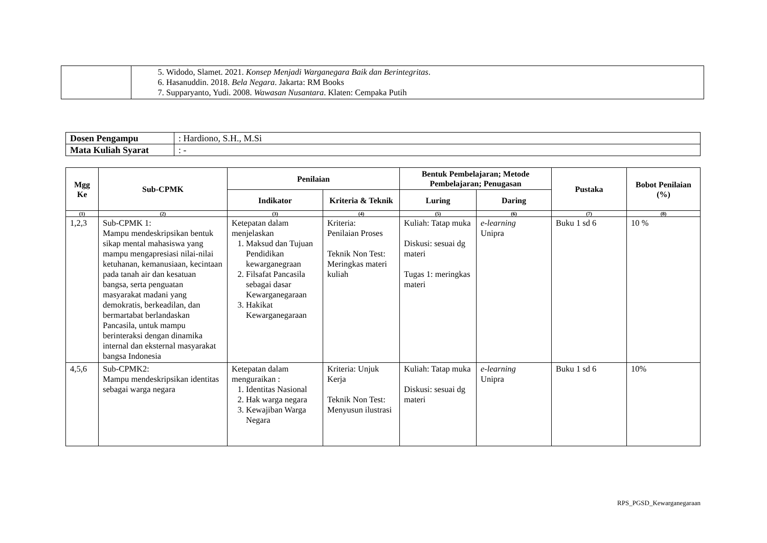| | 5. Widodo, Slamet. 2021. Konsep Menjadi Warganegara Baik dan Berintegritas . 6. Hasanuddin. 2018. Bela Negara . Jakarta: RM Books 7. Supparyanto, Yudi. 2008. Wawasan Nusantara . Klaten: Cempaka Putih |
| Dosen Pengampu | : Hardiono, S.H., M.Si |
| Mata Kuliah Syarat | : - |
| Mgg Ke | Sub-CPMK | Penilaian | | Bentuk Pembelajaran; Metode Pembelajaran; Penugasan | | Pustaka | Bobot Penilaian (%) |
| --- | --- | --- | --- | --- | --- | --- | --- |
| | | Indikator | Kriteria & Teknik | Luring | Daring | | |
| (1) | (2) | (3) | (4) | (5) | (6) | (7) | (8) |
| 1,2,3 | Sub-CPMK 1: Mampu mendeskripsikan bentuk sikap mental mahasiswa yang mampu mengapresiasi nilai-nilai ketuhanan, kemanusiaan, kecintaan pada tanah air dan kesatuan bangsa, serta penguatan masyarakat madani yang demokratis, berkeadilan, dan bermartabat berlandaskan Pancasila, untuk mampu berinteraksi dengan dinamika internal dan eksternal masyarakat bangsa Indonesia | Ketepatan dalam menjelaskan 1. Maksud dan Tujuan Pendidikan kewarganegraan 2. Filsafat Pancasila sebagai dasar Kewarganegaraan 3. Hakikat Kewarganegaraan | Kriteria: Penilaian Proses Teknik Non Test: Meringkas materi kuliah | Kuliah: Tatap muka Diskusi: sesuai dg materi Tugas 1: meringkas materi | e-learning Unipra | Buku 1 sd 6 | 10 % |
| 4,5,6 | Sub-CPMK2: Mampu mendeskripsikan identitas sebagai warga negara | Ketepatan dalam menguraikan : 1. Identitas Nasional 2. Hak warga negara 3. Kewajiban Warga Negara | Kriteria: Unjuk Kerja Teknik Non Test: Menyusun ilustrasi | Kuliah: Tatap muka Diskusi: sesuai dg materi | e-learning Unipra | Buku 1 sd 6 | 10% |
RPS_PGSD_Kewarganegaraan